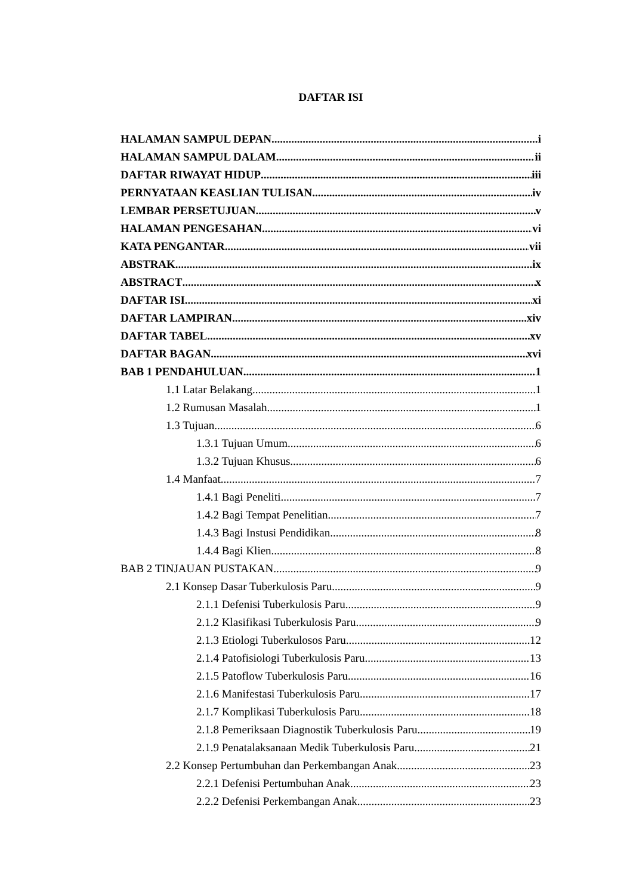DAFTAR ISI
HALAMAN SAMPUL DEPAN i
HALAMAN SAMPUL DALAM ii
DAFTAR RIWAYAT HIDUP iii
PERNYATAAN KEASLIAN TULISAN iv
LEMBAR PERSETUJUAN v
HALAMAN PENGESAHAN vi
KATA PENGANTAR vii
ABSTRAK ix
ABSTRACT x
DAFTAR ISI xi
DAFTAR LAMPIRAN xiv
DAFTAR TABEL xv
DAFTAR BAGAN xvi
BAB 1 PENDAHULUAN 1
1.1 Latar Belakang 1
1.2 Rumusan Masalah 1
1.3 Tujuan 6
1.3.1 Tujuan Umum 6
1.3.2 Tujuan Khusus 6
1.4 Manfaat 7
1.4.1 Bagi Peneliti 7
1.4.2 Bagi Tempat Penelitian 7
1.4.3 Bagi Instusi Pendidikan 8
1.4.4 Bagi Klien 8
BAB 2 TINJAUAN PUSTAKAN 9
2.1 Konsep Dasar Tuberkulosis Paru 9
2.1.1 Defenisi Tuberkulosis Paru 9
2.1.2 Klasifikasi Tuberkulosis Paru 9
2.1.3 Etiologi Tuberkulosos Paru 12
2.1.4 Patofisiologi Tuberkulosis Paru 13
2.1.5 Patoflow Tuberkulosis Paru 16
2.1.6 Manifestasi Tuberkulosis Paru 17
2.1.7 Komplikasi Tuberkulosis Paru 18
2.1.8 Pemeriksaan Diagnostik Tuberkulosis Paru 19
2.1.9 Penatalaksanaan Medik Tuberkulosis Paru 21
2.2 Konsep Pertumbuhan dan Perkembangan Anak 23
2.2.1 Defenisi Pertumbuhan Anak 23
2.2.2 Defenisi Perkembangan Anak 23